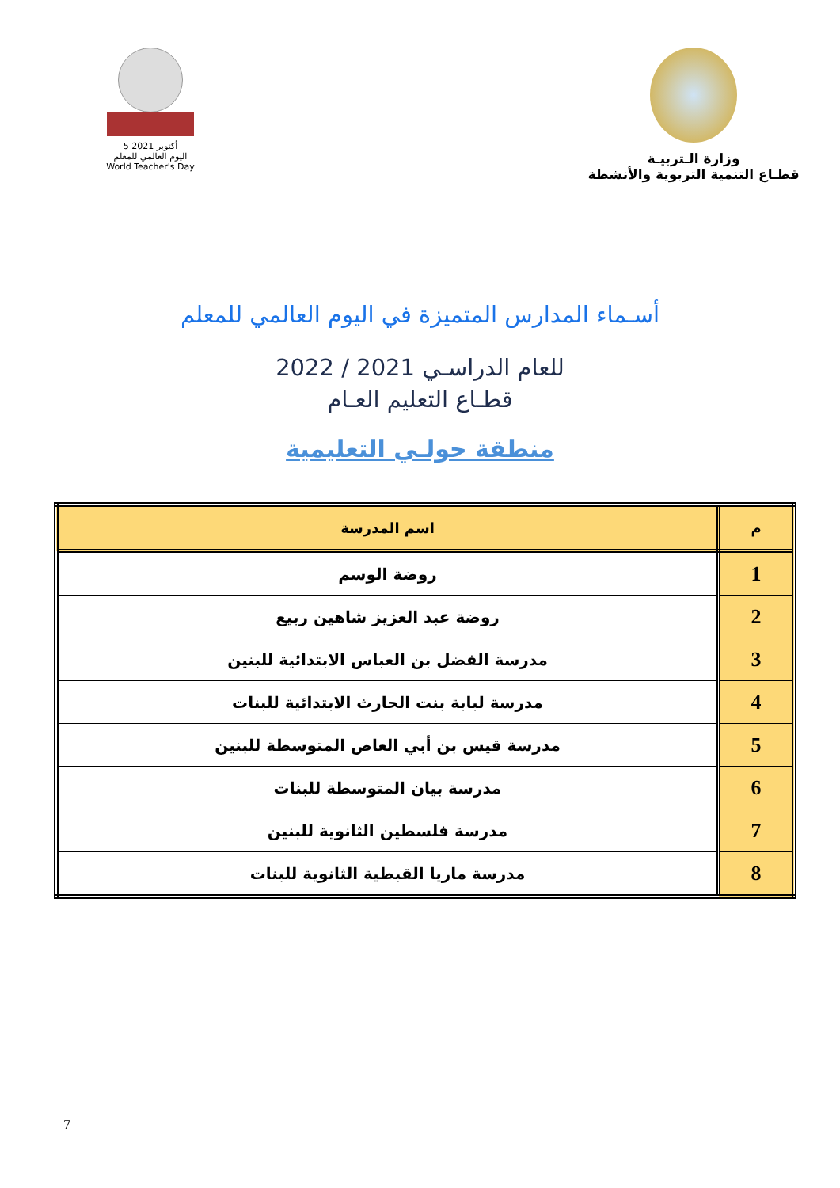5 أكتوبر 2021
اليوم العالمي للمعلم
World Teacher's Day
وزارة الـتربيـة
قطـاع التنمية التربوية والأنشطة
أسـماء المدارس المتميزة في اليوم العالمي للمعلم
للعام الدراسـي 2021 / 2022
قطـاع التعليم العـام
منطقة حولـي التعليمية
| م | اسم المدرسة |
| --- | --- |
| 1 | روضة الوسم |
| 2 | روضة عبد العزيز شاهين ربيع |
| 3 | مدرسة الفضل بن العباس الابتدائية للبنين |
| 4 | مدرسة لبابة بنت الحارث الابتدائية للبنات |
| 5 | مدرسة قيس بن أبي العاص المتوسطة للبنين |
| 6 | مدرسة بيان المتوسطة للبنات |
| 7 | مدرسة فلسطين الثانوية للبنين |
| 8 | مدرسة ماريا القبطية الثانوية للبنات |
7